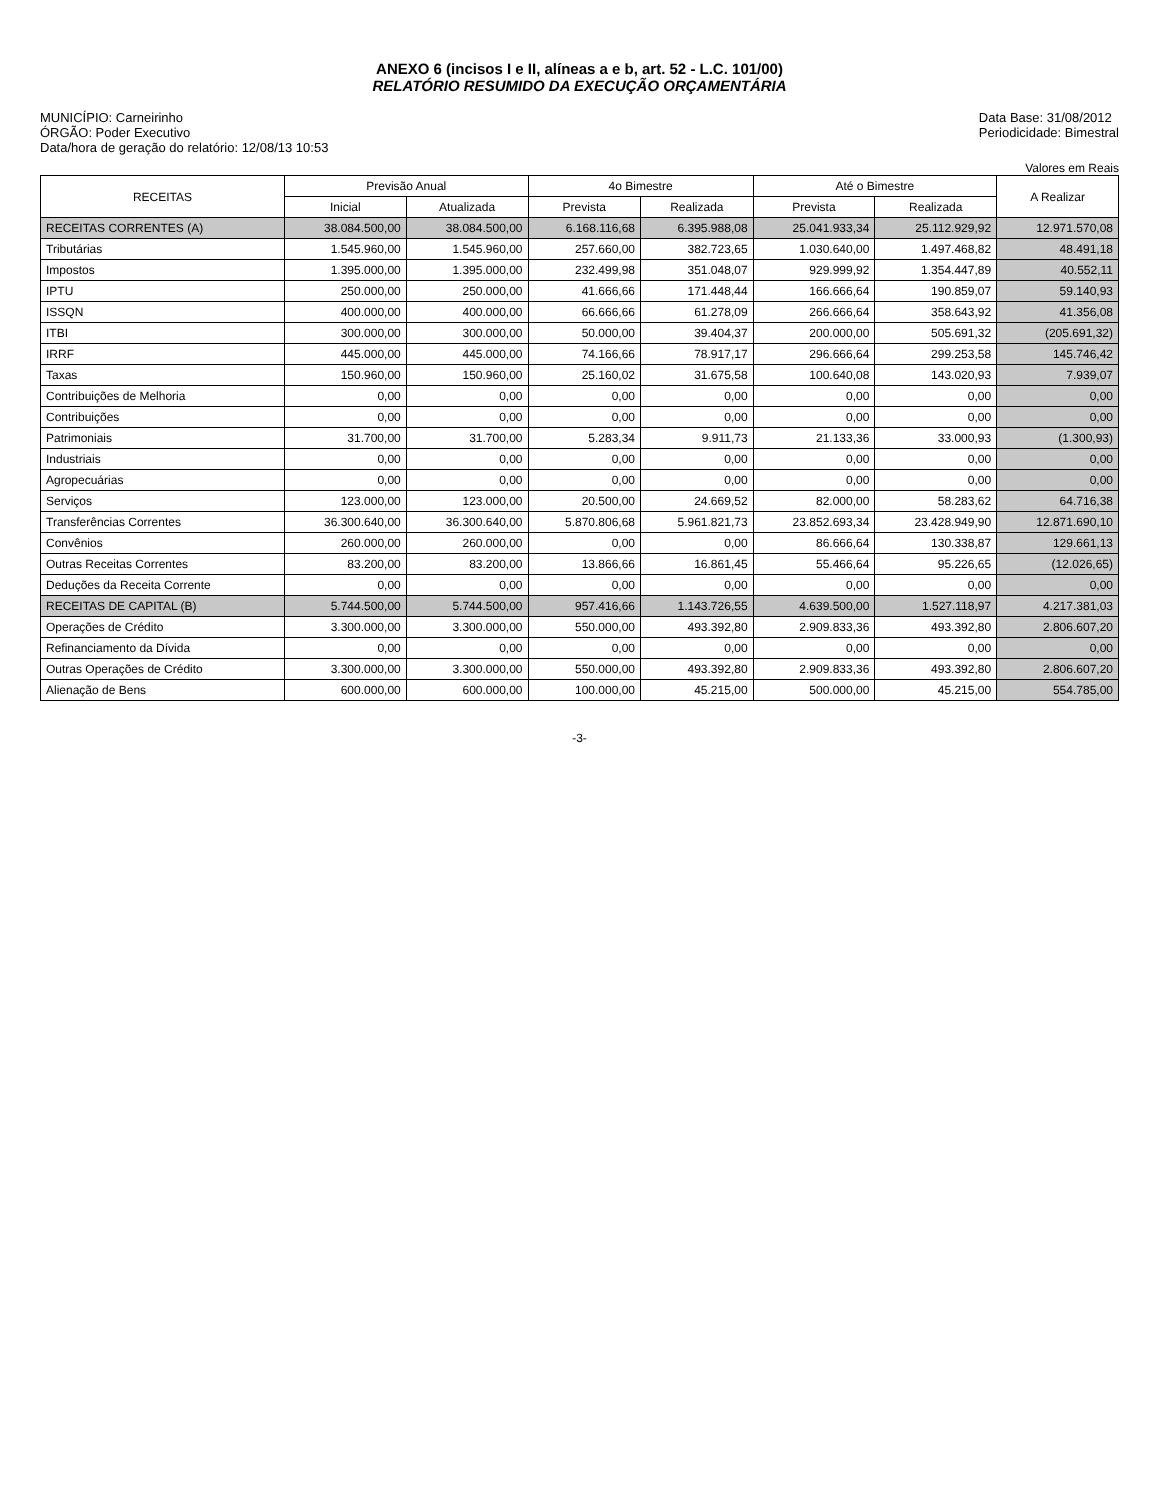ANEXO 6 (incisos I e II, alíneas a e b, art. 52 - L.C. 101/00)
RELATÓRIO RESUMIDO DA EXECUÇÃO ORÇAMENTÁRIA
MUNICÍPIO: Carneirinho
ÓRGÃO: Poder Executivo
Data/hora de geração do relatório: 12/08/13 10:53
Data Base: 31/08/2012
Periodicidade: Bimestral
Valores em Reais
| RECEITAS | Previsão Anual | | 4o Bimestre | | Até o Bimestre | | A Realizar |
| --- | --- | --- | --- | --- | --- | --- | --- |
| | Inicial | Atualizada | Prevista | Realizada | Prevista | Realizada | |
| RECEITAS CORRENTES (A) | 38.084.500,00 | 38.084.500,00 | 6.168.116,68 | 6.395.988,08 | 25.041.933,34 | 25.112.929,92 | 12.971.570,08 |
| Tributárias | 1.545.960,00 | 1.545.960,00 | 257.660,00 | 382.723,65 | 1.030.640,00 | 1.497.468,82 | 48.491,18 |
| Impostos | 1.395.000,00 | 1.395.000,00 | 232.499,98 | 351.048,07 | 929.999,92 | 1.354.447,89 | 40.552,11 |
| IPTU | 250.000,00 | 250.000,00 | 41.666,66 | 171.448,44 | 166.666,64 | 190.859,07 | 59.140,93 |
| ISSQN | 400.000,00 | 400.000,00 | 66.666,66 | 61.278,09 | 266.666,64 | 358.643,92 | 41.356,08 |
| ITBI | 300.000,00 | 300.000,00 | 50.000,00 | 39.404,37 | 200.000,00 | 505.691,32 | (205.691,32) |
| IRRF | 445.000,00 | 445.000,00 | 74.166,66 | 78.917,17 | 296.666,64 | 299.253,58 | 145.746,42 |
| Taxas | 150.960,00 | 150.960,00 | 25.160,02 | 31.675,58 | 100.640,08 | 143.020,93 | 7.939,07 |
| Contribuições de Melhoria | 0,00 | 0,00 | 0,00 | 0,00 | 0,00 | 0,00 | 0,00 |
| Contribuições | 0,00 | 0,00 | 0,00 | 0,00 | 0,00 | 0,00 | 0,00 |
| Patrimoniais | 31.700,00 | 31.700,00 | 5.283,34 | 9.911,73 | 21.133,36 | 33.000,93 | (1.300,93) |
| Industriais | 0,00 | 0,00 | 0,00 | 0,00 | 0,00 | 0,00 | 0,00 |
| Agropecuárias | 0,00 | 0,00 | 0,00 | 0,00 | 0,00 | 0,00 | 0,00 |
| Serviços | 123.000,00 | 123.000,00 | 20.500,00 | 24.669,52 | 82.000,00 | 58.283,62 | 64.716,38 |
| Transferências Correntes | 36.300.640,00 | 36.300.640,00 | 5.870.806,68 | 5.961.821,73 | 23.852.693,34 | 23.428.949,90 | 12.871.690,10 |
| Convênios | 260.000,00 | 260.000,00 | 0,00 | 0,00 | 86.666,64 | 130.338,87 | 129.661,13 |
| Outras Receitas Correntes | 83.200,00 | 83.200,00 | 13.866,66 | 16.861,45 | 55.466,64 | 95.226,65 | (12.026,65) |
| Deduções da Receita Corrente | 0,00 | 0,00 | 0,00 | 0,00 | 0,00 | 0,00 | 0,00 |
| RECEITAS DE CAPITAL (B) | 5.744.500,00 | 5.744.500,00 | 957.416,66 | 1.143.726,55 | 4.639.500,00 | 1.527.118,97 | 4.217.381,03 |
| Operações de Crédito | 3.300.000,00 | 3.300.000,00 | 550.000,00 | 493.392,80 | 2.909.833,36 | 493.392,80 | 2.806.607,20 |
| Refinanciamento da Dívida | 0,00 | 0,00 | 0,00 | 0,00 | 0,00 | 0,00 | 0,00 |
| Outras Operações de Crédito | 3.300.000,00 | 3.300.000,00 | 550.000,00 | 493.392,80 | 2.909.833,36 | 493.392,80 | 2.806.607,20 |
| Alienação de Bens | 600.000,00 | 600.000,00 | 100.000,00 | 45.215,00 | 500.000,00 | 45.215,00 | 554.785,00 |
-3-